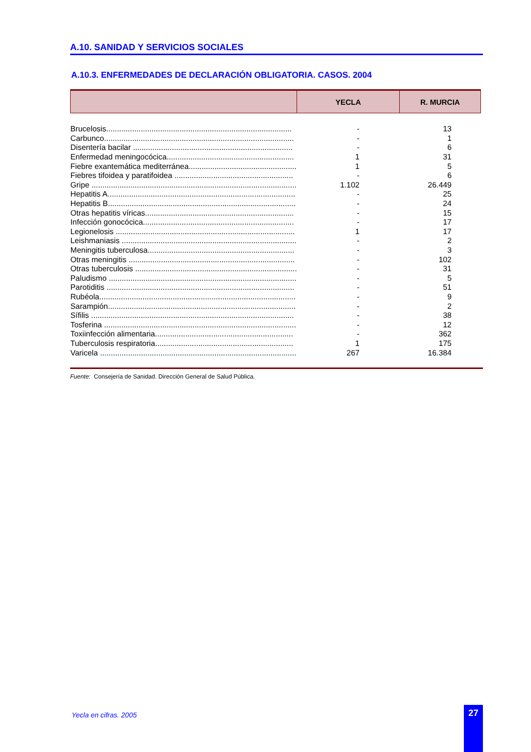A.10. SANIDAD Y SERVICIOS SOCIALES
A.10.3. ENFERMEDADES DE DECLARACIÓN OBLIGATORIA. CASOS. 2004
| | YECLA | R. MURCIA |
| --- | --- | --- |
| Brucelosis...................................................................................... | - | 13 |
| Carbunco........................................................................................ | - | 1 |
| Disentería bacilar .......................................................................... | - | 6 |
| Enfermedad meningocócica........................................................... | 1 | 31 |
| Fiebre exantemática mediterránea.................................................. | 1 | 5 |
| Fiebres tifoidea y paratifoidea ....................................................... | - | 6 |
| Gripe ............................................................................................... | 1.102 | 26.449 |
| Hepatitis A....................................................................................... | - | 25 |
| Hepatitis B....................................................................................... | - | 24 |
| Otras hepatitis víricas..................................................................... | - | 15 |
| Infección gonocócica...................................................................... | - | 17 |
| Legionelosis ................................................................................... | 1 | 17 |
| Leishmaniasis ................................................................................. | - | 2 |
| Meningitis tuberculosa.................................................................... | - | 3 |
| Otras meningitis ............................................................................. | - | 102 |
| Otras tuberculosis ........................................................................... | - | 31 |
| Paludismo ....................................................................................... | - | 5 |
| Parotiditis ....................................................................................... | - | 51 |
| Rubéola........................................................................................... | - | 9 |
| Sarampión....................................................................................... | - | 2 |
| Sífilis .............................................................................................. | - | 38 |
| Tosferina ......................................................................................... | - | 12 |
| Toxiinfección alimentaria................................................................ | - | 362 |
| Tuberculosis respiratoria................................................................ | 1 | 175 |
| Varicela ........................................................................................... | 267 | 16.384 |
Fuente: Consejería de Sanidad. Dirección General de Salud Pública.
Yecla en cifras. 2005 27